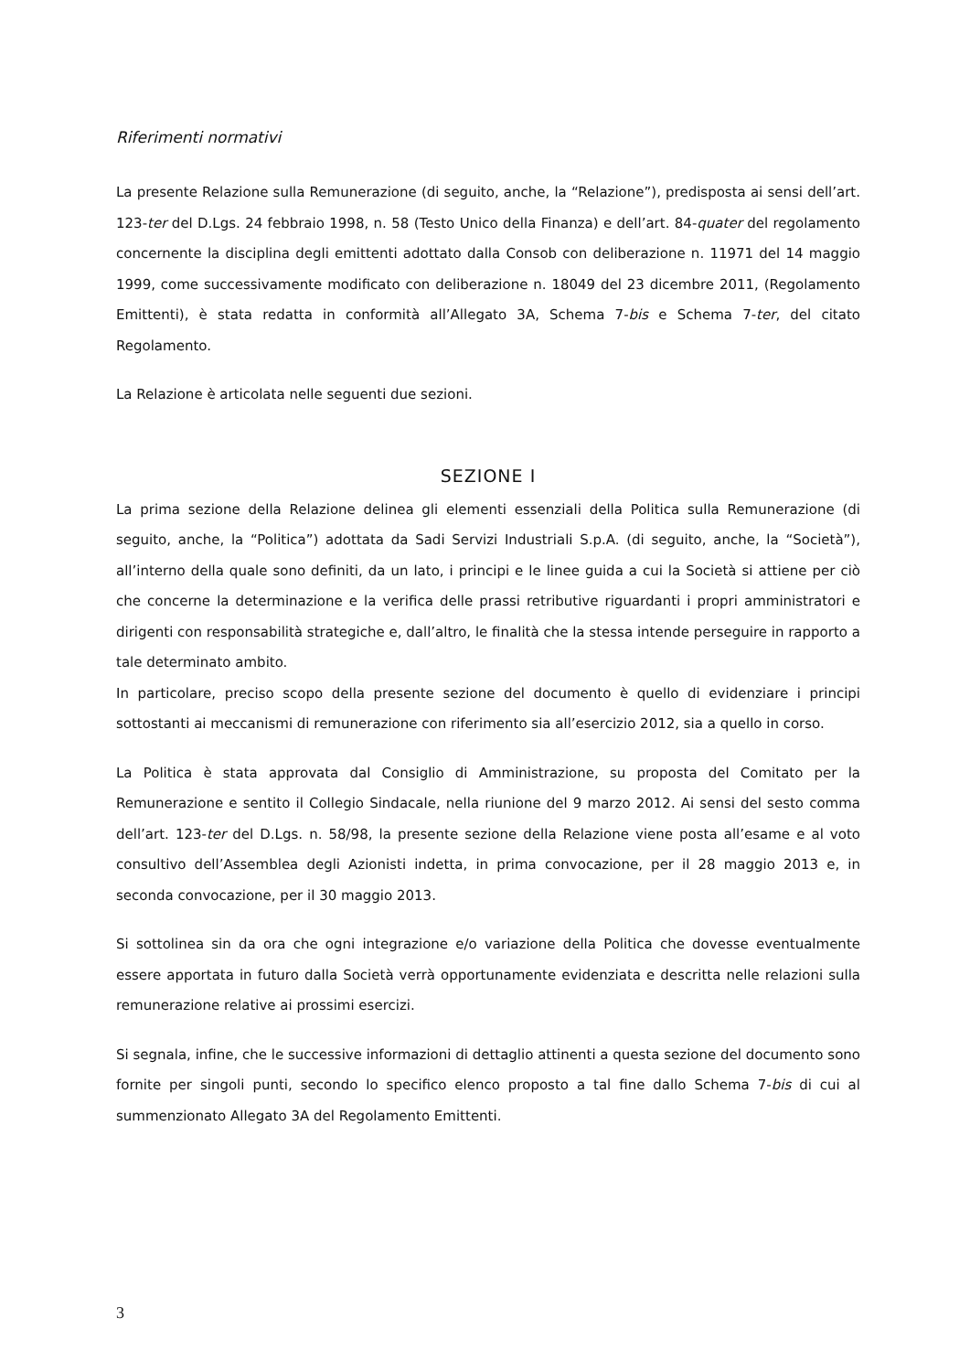Riferimenti normativi
La presente Relazione sulla Remunerazione (di seguito, anche, la “Relazione”), predisposta ai sensi dell’art. 123-ter del D.Lgs. 24 febbraio 1998, n. 58 (Testo Unico della Finanza) e dell’art. 84-quater del regolamento concernente la disciplina degli emittenti adottato dalla Consob con deliberazione n. 11971 del 14 maggio 1999, come successivamente modificato con deliberazione n. 18049 del 23 dicembre 2011, (Regolamento Emittenti), è stata redatta in conformità all’Allegato 3A, Schema 7-bis e Schema 7-ter, del citato Regolamento.
La Relazione è articolata nelle seguenti due sezioni.
SEZIONE I
La prima sezione della Relazione delinea gli elementi essenziali della Politica sulla Remunerazione (di seguito, anche, la “Politica”) adottata da Sadi Servizi Industriali S.p.A. (di seguito, anche, la “Società”), all’interno della quale sono definiti, da un lato, i principi e le linee guida a cui la Società si attiene per ciò che concerne la determinazione e la verifica delle prassi retributive riguardanti i propri amministratori e dirigenti con responsabilità strategiche e, dall’altro, le finalità che la stessa intende perseguire in rapporto a tale determinato ambito.
In particolare, preciso scopo della presente sezione del documento è quello di evidenziare i principi sottostanti ai meccanismi di remunerazione con riferimento sia all’esercizio 2012, sia a quello in corso.
La Politica è stata approvata dal Consiglio di Amministrazione, su proposta del Comitato per la Remunerazione e sentito il Collegio Sindacale, nella riunione del 9 marzo 2012. Ai sensi del sesto comma dell’art. 123-ter del D.Lgs. n. 58/98, la presente sezione della Relazione viene posta all’esame e al voto consultivo dell’Assemblea degli Azionisti indetta, in prima convocazione, per il 28 maggio 2013 e, in seconda convocazione, per il 30 maggio 2013.
Si sottolinea sin da ora che ogni integrazione e/o variazione della Politica che dovesse eventualmente essere apportata in futuro dalla Società verrà opportunamente evidenziata e descritta nelle relazioni sulla remunerazione relative ai prossimi esercizi.
Si segnala, infine, che le successive informazioni di dettaglio attinenti a questa sezione del documento sono fornite per singoli punti, secondo lo specifico elenco proposto a tal fine dallo Schema 7-bis di cui al summenzionato Allegato 3A del Regolamento Emittenti.
3